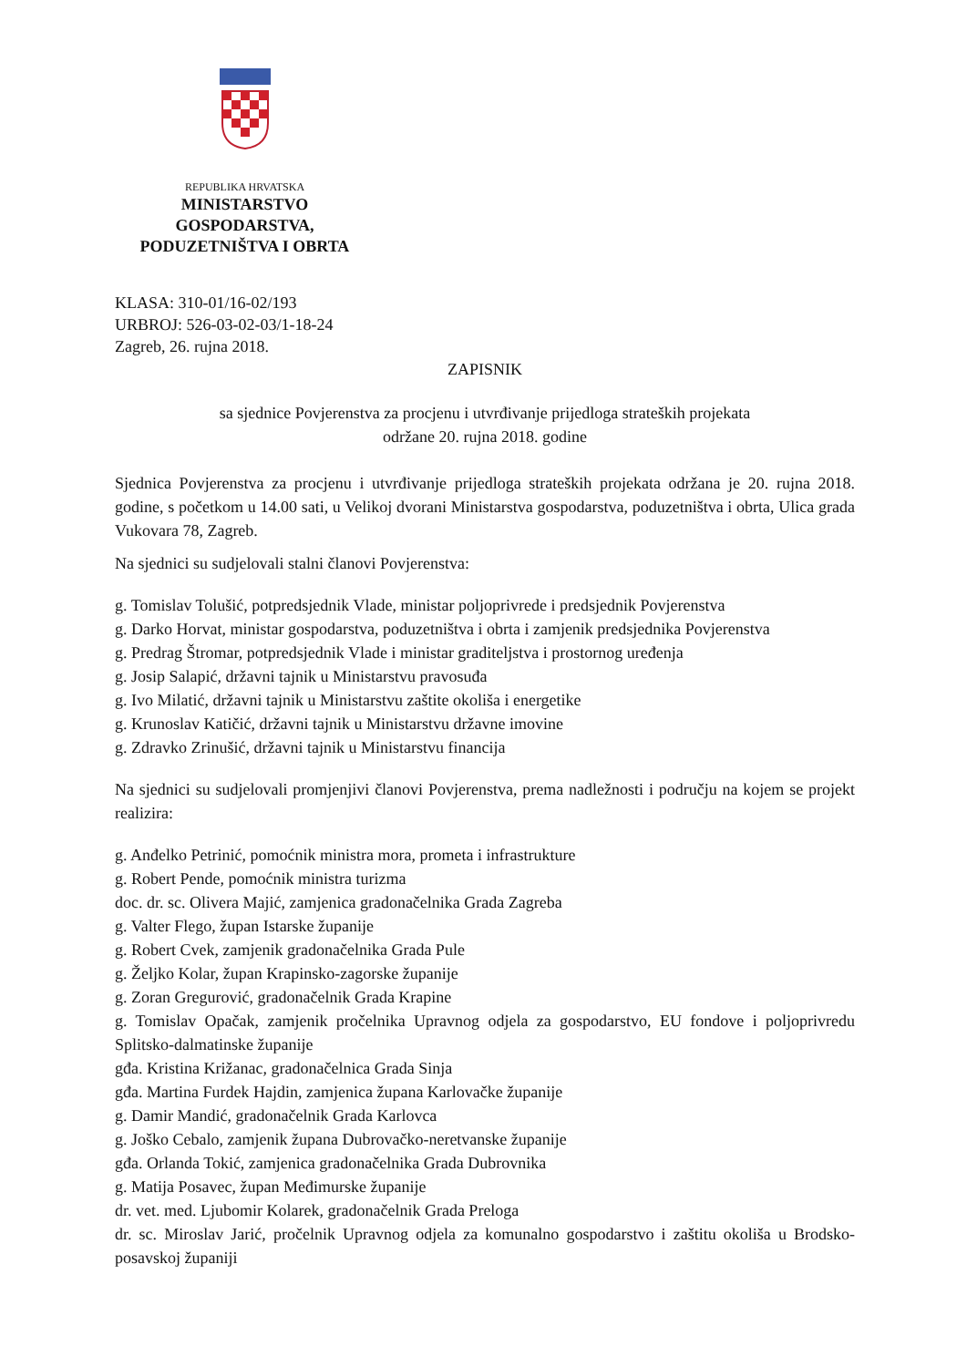REPUBLIKA HRVATSKA
MINISTARSTVO GOSPODARSTVA,
PODUZETNIŠTVA I OBRTA
KLASA: 310-01/16-02/193
URBROJ: 526-03-02-03/1-18-24
Zagreb, 26. rujna 2018.
ZAPISNIK
sa sjednice Povjerenstva za procjenu i utvrđivanje prijedloga strateških projekata
održane 20. rujna 2018. godine
Sjednica Povjerenstva za procjenu i utvrđivanje prijedloga strateških projekata održana je 20. rujna 2018. godine, s početkom u 14.00 sati, u Velikoj dvorani Ministarstva gospodarstva, poduzetništva i obrta, Ulica grada Vukovara 78, Zagreb.
Na sjednici su sudjelovali stalni članovi Povjerenstva:
g. Tomislav Tolušić, potpredsjednik Vlade, ministar poljoprivrede i predsjednik Povjerenstva
g. Darko Horvat, ministar gospodarstva, poduzetništva i obrta i zamjenik predsjednika Povjerenstva
g. Predrag Štromar, potpredsjednik Vlade i ministar graditeljstva i prostornog uređenja
g. Josip Salapić, državni tajnik u Ministarstvu pravosuđa
g. Ivo Milatić, državni tajnik u Ministarstvu zaštite okoliša i energetike
g. Krunoslav Katičić, državni tajnik u Ministarstvu državne imovine
g. Zdravko Zrinušić, državni tajnik u Ministarstvu financija
Na sjednici su sudjelovali promjenjivi članovi Povjerenstva, prema nadležnosti i području na kojem se projekt realizira:
g. Anđelko Petrinić, pomoćnik ministra mora, prometa i infrastrukture
g. Robert Pende, pomoćnik ministra turizma
doc. dr. sc. Olivera Majić, zamjenica gradonačelnika Grada Zagreba
g. Valter Flego, župan Istarske županije
g. Robert Cvek, zamjenik gradonačelnika Grada Pule
g. Željko Kolar, župan Krapinsko-zagorske županije
g. Zoran Gregurović, gradonačelnik Grada Krapine
g. Tomislav Opačak, zamjenik pročelnika Upravnog odjela za gospodarstvo, EU fondove i poljoprivredu Splitsko-dalmatinske županije
gđa. Kristina Križanac, gradonačelnica Grada Sinja
gđa. Martina Furdek Hajdin, zamjenica župana Karlovačke županije
g. Damir Mandić, gradonačelnik Grada Karlovca
g. Joško Cebalo, zamjenik župana Dubrovačko-neretvanske županije
gđa. Orlanda Tokić, zamjenica gradonačelnika Grada Dubrovnika
g. Matija Posavec, župan Međimurske županije
dr. vet. med. Ljubomir Kolarek, gradonačelnik Grada Preloga
dr. sc. Miroslav Jarić, pročelnik Upravnog odjela za komunalno gospodarstvo i zaštitu okoliša u Brodsko-posavskoj županiji